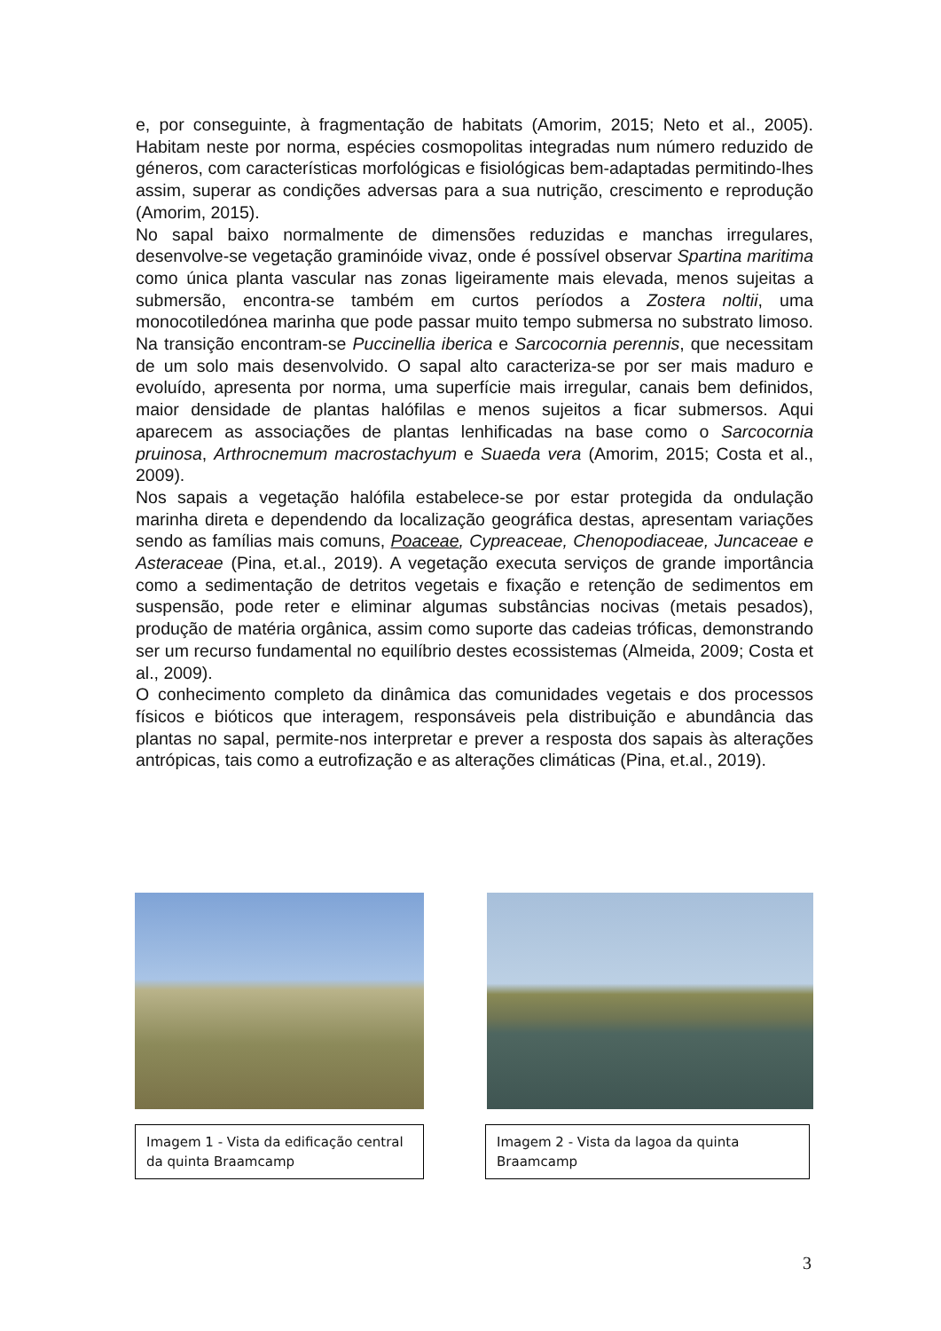e, por conseguinte, à fragmentação de habitats (Amorim, 2015; Neto et al., 2005). Habitam neste por norma, espécies cosmopolitas integradas num número reduzido de géneros, com características morfológicas e fisiológicas bem-adaptadas permitindo-lhes assim, superar as condições adversas para a sua nutrição, crescimento e reprodução (Amorim, 2015).
No sapal baixo normalmente de dimensões reduzidas e manchas irregulares, desenvolve-se vegetação graminóide vivaz, onde é possível observar Spartina maritima como única planta vascular nas zonas ligeiramente mais elevada, menos sujeitas a submersão, encontra-se também em curtos períodos a Zostera noltii, uma monocotiledónea marinha que pode passar muito tempo submersa no substrato limoso. Na transição encontram-se Puccinellia iberica e Sarcocornia perennis, que necessitam de um solo mais desenvolvido. O sapal alto caracteriza-se por ser mais maduro e evoluído, apresenta por norma, uma superfície mais irregular, canais bem definidos, maior densidade de plantas halófilas e menos sujeitos a ficar submersos. Aqui aparecem as associações de plantas lenhificadas na base como o Sarcocornia pruinosa, Arthrocnemum macrostachyum e Suaeda vera (Amorim, 2015; Costa et al., 2009).
Nos sapais a vegetação halófila estabelece-se por estar protegida da ondulação marinha direta e dependendo da localização geográfica destas, apresentam variações sendo as famílias mais comuns, Poaceae, Cypreaceae, Chenopodiaceae, Juncaceae e Asteraceae (Pina, et.al., 2019). A vegetação executa serviços de grande importância como a sedimentação de detritos vegetais e fixação e retenção de sedimentos em suspensão, pode reter e eliminar algumas substâncias nocivas (metais pesados), produção de matéria orgânica, assim como suporte das cadeias tróficas, demonstrando ser um recurso fundamental no equilíbrio destes ecossistemas (Almeida, 2009; Costa et al., 2009).
O conhecimento completo da dinâmica das comunidades vegetais e dos processos físicos e bióticos que interagem, responsáveis pela distribuição e abundância das plantas no sapal, permite-nos interpretar e prever a resposta dos sapais às alterações antrópicas, tais como a eutrofização e as alterações climáticas (Pina, et.al., 2019).
Imagem 1 - Vista da edificação central da quinta Braamcamp
Imagem 2 - Vista da lagoa da quinta Braamcamp
3